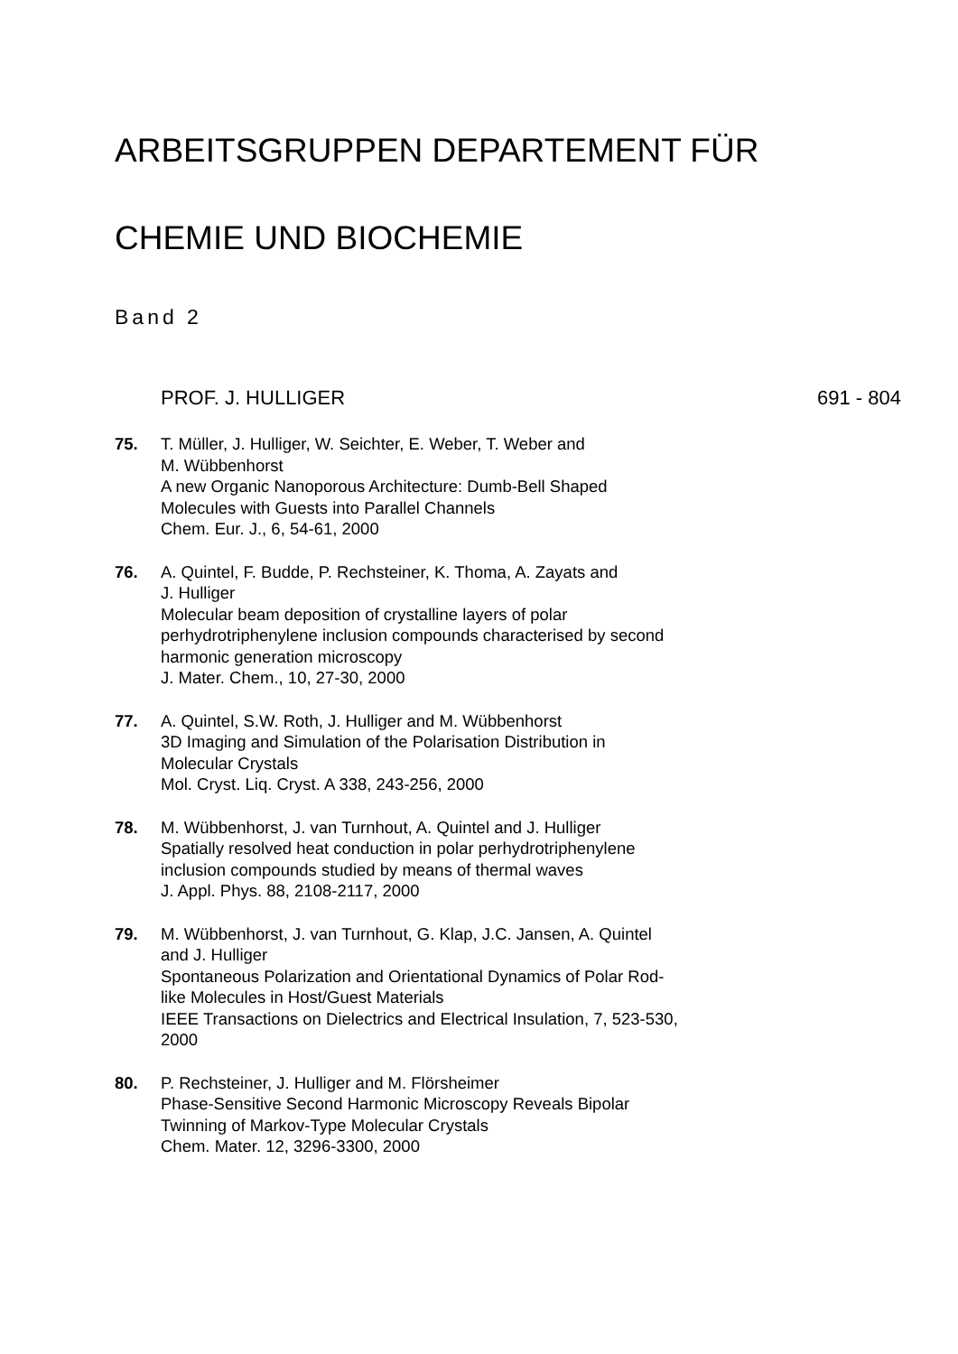ARBEITSGRUPPEN DEPARTEMENT FÜR
CHEMIE UND BIOCHEMIE
Band 2
PROF. J. HULLIGER 691 - 804
75. T. Müller, J. Hulliger, W. Seichter, E. Weber, T. Weber and
M. Wübbenhorst
A new Organic Nanoporous Architecture: Dumb-Bell Shaped
Molecules with Guests into Parallel Channels
Chem. Eur. J., 6, 54-61, 2000
76. A. Quintel, F. Budde, P. Rechsteiner, K. Thoma, A. Zayats and
J. Hulliger
Molecular beam deposition of crystalline layers of polar
perhydrotriphenylene inclusion compounds characterised by second
harmonic generation microscopy
J. Mater. Chem., 10, 27-30, 2000
77. A. Quintel, S.W. Roth, J. Hulliger and M. Wübbenhorst
3D Imaging and Simulation of the Polarisation Distribution in
Molecular Crystals
Mol. Cryst. Liq. Cryst. A 338, 243-256, 2000
78. M. Wübbenhorst, J. van Turnhout, A. Quintel and J. Hulliger
Spatially resolved heat conduction in polar perhydrotriphenylene
inclusion compounds studied by means of thermal waves
J. Appl. Phys. 88, 2108-2117, 2000
79. M. Wübbenhorst, J. van Turnhout, G. Klap, J.C. Jansen, A. Quintel
and J. Hulliger
Spontaneous Polarization and Orientational Dynamics of Polar Rod-
like Molecules in Host/Guest Materials
IEEE Transactions on Dielectrics and Electrical Insulation, 7, 523-530,
2000
80. P. Rechsteiner, J. Hulliger and M. Flörsheimer
Phase-Sensitive Second Harmonic Microscopy Reveals Bipolar
Twinning of Markov-Type Molecular Crystals
Chem. Mater. 12, 3296-3300, 2000